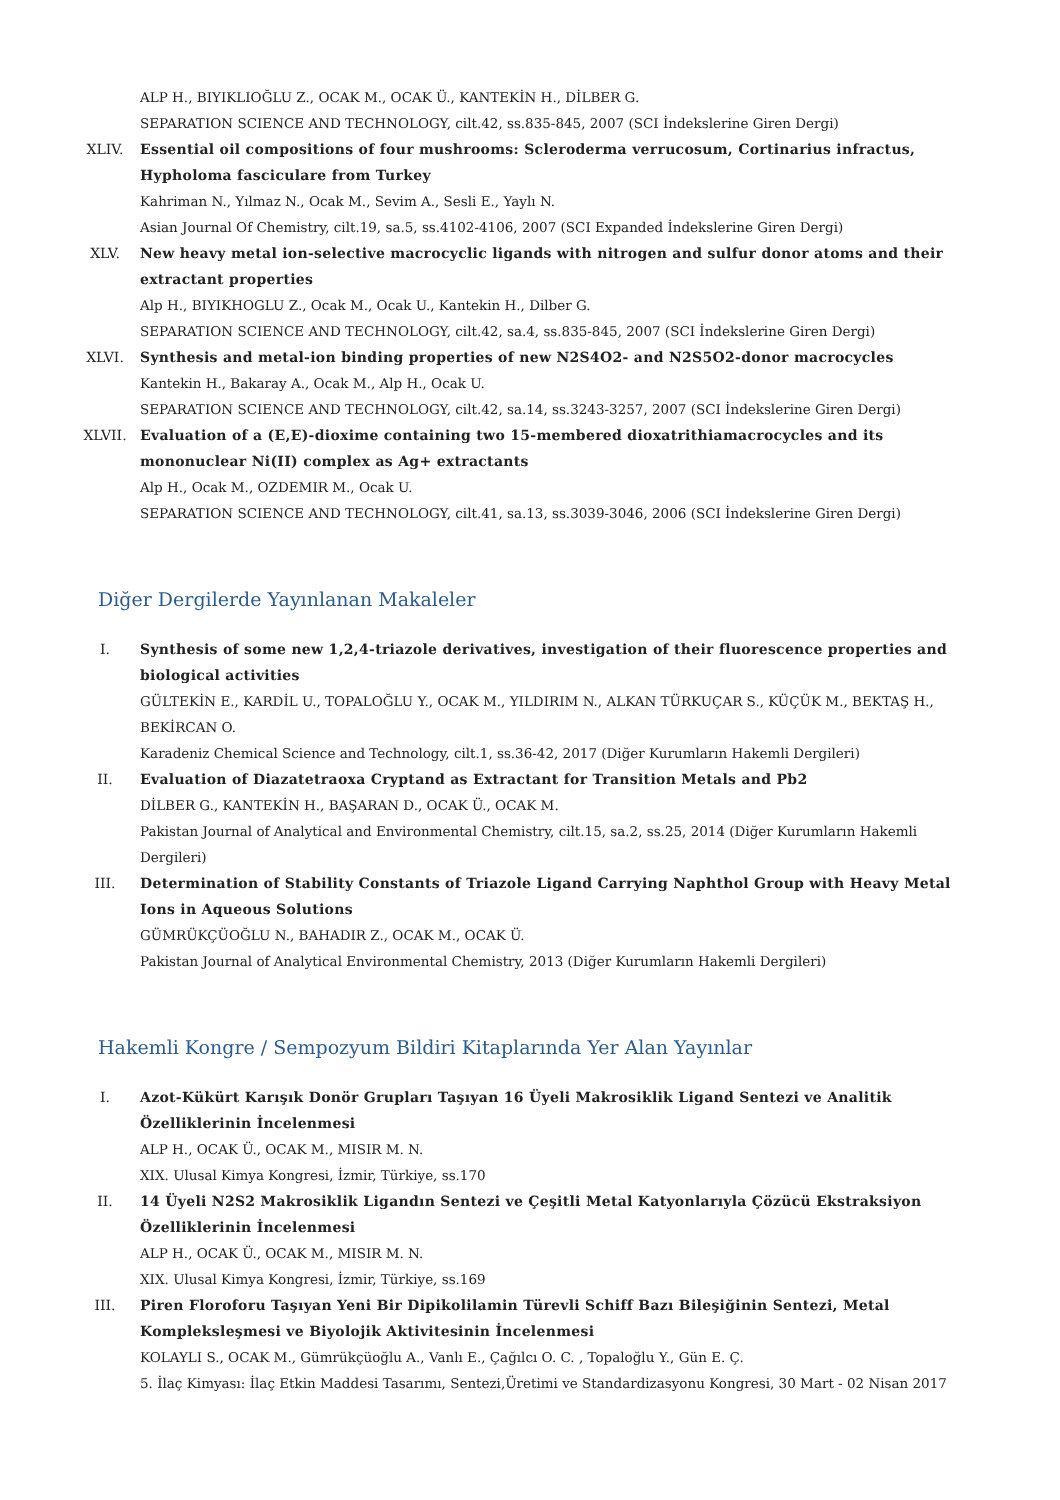ALP H., BIYIKLIOĞLU Z., OCAK M., OCAK Ü., KANTEKİN H., DİLBER G.
SEPARATION SCIENCE AND TECHNOLOGY, cilt.42, ss.835-845, 2007 (SCI İndekslerine Giren Dergi)
XLIV. Essential oil compositions of four mushrooms: Scleroderma verrucosum, Cortinarius infractus, Hypholoma fasciculare from Turkey
Kahriman N., Yılmaz N., Ocak M., Sevim A., Sesli E., Yaylı N.
Asian Journal Of Chemistry, cilt.19, sa.5, ss.4102-4106, 2007 (SCI Expanded İndekslerine Giren Dergi)
XLV. New heavy metal ion-selective macrocyclic ligands with nitrogen and sulfur donor atoms and their extractant properties
Alp H., BIYIKHOGLU Z., Ocak M., Ocak U., Kantekin H., Dilber G.
SEPARATION SCIENCE AND TECHNOLOGY, cilt.42, sa.4, ss.835-845, 2007 (SCI İndekslerine Giren Dergi)
XLVI. Synthesis and metal-ion binding properties of new N2S4O2- and N2S5O2-donor macrocycles
Kantekin H., Bakaray A., Ocak M., Alp H., Ocak U.
SEPARATION SCIENCE AND TECHNOLOGY, cilt.42, sa.14, ss.3243-3257, 2007 (SCI İndekslerine Giren Dergi)
XLVII. Evaluation of a (E,E)-dioxime containing two 15-membered dioxatrithiamacrocycles and its mononuclear Ni(II) complex as Ag+ extractants
Alp H., Ocak M., OZDEMIR M., Ocak U.
SEPARATION SCIENCE AND TECHNOLOGY, cilt.41, sa.13, ss.3039-3046, 2006 (SCI İndekslerine Giren Dergi)
Diğer Dergilerde Yayınlanan Makaleler
I. Synthesis of some new 1,2,4-triazole derivatives, investigation of their fluorescence properties and biological activities
GÜLTEKİN E., KARDİL U., TOPALOĞLU Y., OCAK M., YILDIRIM N., ALKAN TÜRKUÇAR S., KÜÇÜK M., BEKTAŞ H., BEKİRCAN O.
Karadeniz Chemical Science and Technology, cilt.1, ss.36-42, 2017 (Diğer Kurumların Hakemli Dergileri)
II. Evaluation of Diazatetraoxa Cryptand as Extractant for Transition Metals and Pb2
DİLBER G., KANTEKİN H., BAŞARAN D., OCAK Ü., OCAK M.
Pakistan Journal of Analytical and Environmental Chemistry, cilt.15, sa.2, ss.25, 2014 (Diğer Kurumların Hakemli Dergileri)
III. Determination of Stability Constants of Triazole Ligand Carrying Naphthol Group with Heavy Metal Ions in Aqueous Solutions
GÜMRÜKÇÜOĞLU N., BAHADIR Z., OCAK M., OCAK Ü.
Pakistan Journal of Analytical Environmental Chemistry, 2013 (Diğer Kurumların Hakemli Dergileri)
Hakemli Kongre / Sempozyum Bildiri Kitaplarında Yer Alan Yayınlar
I. Azot-Kükürt Karışık Donör Grupları Taşıyan 16 Üyeli Makrosiklik Ligand Sentezi ve Analitik Özelliklerinin İncelenmesi
ALP H., OCAK Ü., OCAK M., MISIR M. N.
XIX. Ulusal Kimya Kongresi, İzmir, Türkiye, ss.170
II. 14 Üyeli N2S2 Makrosiklik Ligandın Sentezi ve Çeşitli Metal Katyonlarıyla Çözücü Ekstraksiyon Özelliklerinin İncelenmesi
ALP H., OCAK Ü., OCAK M., MISIR M. N.
XIX. Ulusal Kimya Kongresi, İzmir, Türkiye, ss.169
III. Piren Floroforu Taşıyan Yeni Bir Dipikolilamin Türevli Schiff Bazı Bileşiğinin Sentezi, Metal Kompleksleşmesi ve Biyolojik Aktivitesinin İncelenmesi
KOLAYLI S., OCAK M., Gümrükçüoğlu A., Vanlı E., Çağılcı O. C. , Topaloğlu Y., Gün E. Ç.
5. İlaç Kimyası: İlaç Etkin Maddesi Tasarımı, Sentezi,Üretimi ve Standardizasyonu Kongresi, 30 Mart - 02 Nisan 2017